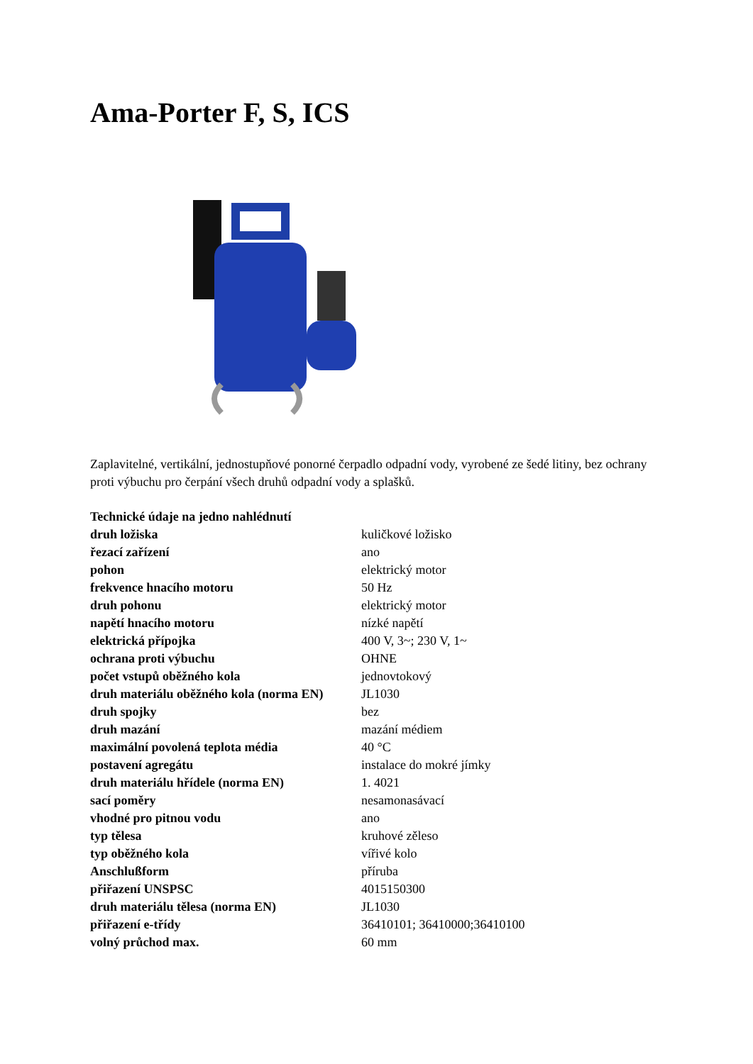Ama-Porter F, S, ICS
Zaplavitelné, vertikální, jednostupňové ponorné čerpadlo odpadní vody, vyrobené ze šedé litiny, bez ochrany proti výbuchu pro čerpání všech druhů odpadní vody a splašků.
| Technické údaje na jedno nahlédnutí | |
| druh ložiska | kuličkové ložisko |
| řezací zařízení | ano |
| pohon | elektrický motor |
| frekvence hnacího motoru | 50 Hz |
| druh pohonu | elektrický motor |
| napětí hnacího motoru | nízké napětí |
| elektrická přípojka | 400 V, 3~; 230 V, 1~ |
| ochrana proti výbuchu | OHNE |
| počet vstupů oběžného kola | jednovtokový |
| druh materiálu oběžného kola (norma EN) | JL1030 |
| druh spojky | bez |
| druh mazání | mazání médiem |
| maximální povolená teplota média | 40 °C |
| postavení agregátu | instalace do mokré jímky |
| druh materiálu hřídele (norma EN) | 1. 4021 |
| sací poměry | nesamonasávací |
| vhodné pro pitnou vodu | ano |
| typ tělesa | kruhové zěleso |
| typ oběžného kola | vířivé kolo |
| Anschlußform | příruba |
| přiřazení UNSPSC | 4015150300 |
| druh materiálu tělesa (norma EN) | JL1030 |
| přiřazení e-třídy | 36410101; 36410000;36410100 |
| volný průchod max. | 60 mm |